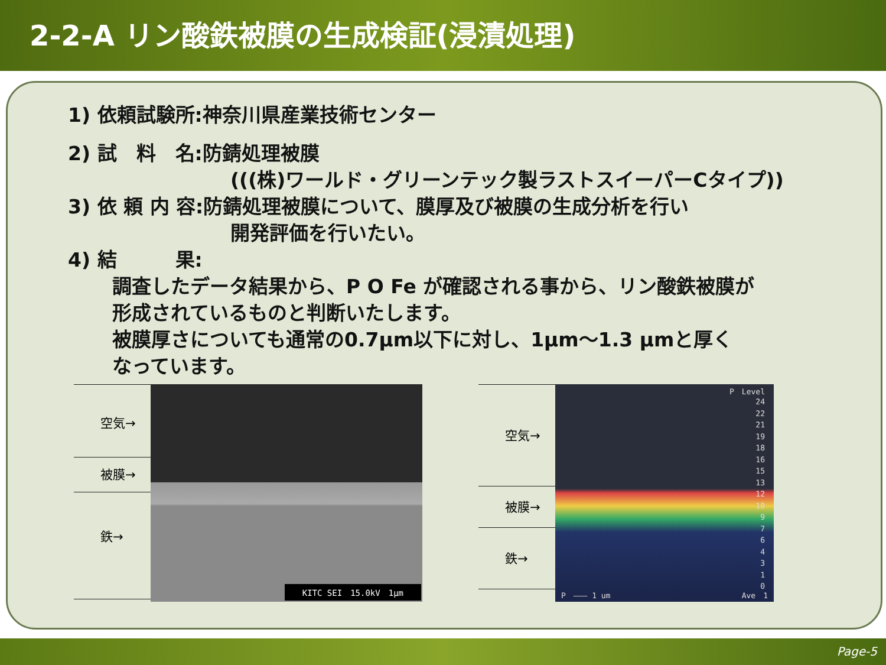2-2-A リン酸鉄被膜の生成検証(浸漬処理)
1) 依頼試験所:神奈川県産業技術センター
2) 試　料　名:防錆処理被膜
(((株)ワールド・グリーンテック製ラストスイーパーCタイプ))
3) 依 頼 内 容:防錆処理被膜について、膜厚及び被膜の生成分析を行い
開発評価を行いたい。
4) 結　　　果:
調査したデータ結果から、P O Fe が確認される事から、リン酸鉄被膜が
形成されているものと判断いたします。
被膜厚さについても通常の0.7μm以下に対し、1μm～1.3 μmと厚く
なっています。
空気→
被膜→
鉄→
KITC SEI　15.0kV　1μm
空気→
被膜→
鉄→
P　Level
24
22
21
19
18
16
15
13
12
10
9
7
6
4
3
1
0
P　——— 1 um Ave　1
Page-5